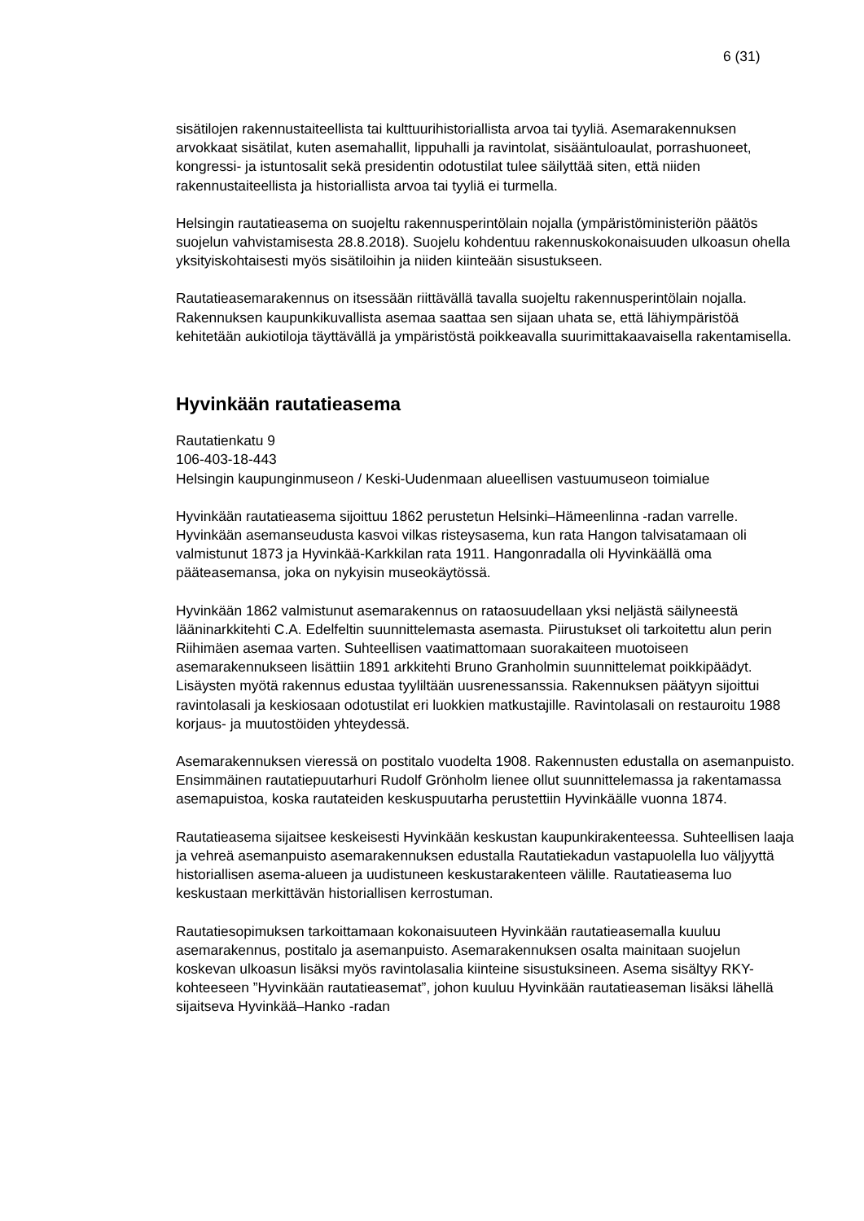6 (31)
sisätilojen rakennustaiteellista tai kulttuurihistoriallista arvoa tai tyyliä. Asemarakennuksen arvokkaat sisätilat, kuten asemahallit, lippuhalli ja ravintolat, sisääntuloaulat, porrashuoneet, kongressi- ja istuntosalit sekä presidentin odotustilat tulee säilyttää siten, että niiden rakennustaiteellista ja historiallista arvoa tai tyyliä ei turmella.
Helsingin rautatieasema on suojeltu rakennusperintölain nojalla (ympäristöministeriön päätös suojelun vahvistamisesta 28.8.2018). Suojelu kohdentuu rakennuskokonaisuuden ulkoasun ohella yksityiskohtaisesti myös sisätiloihin ja niiden kiinteään sisustukseen.
Rautatieasemarakennus on itsessään riittävällä tavalla suojeltu rakennusperintölain nojalla. Rakennuksen kaupunkikuvallista asemaa saattaa sen sijaan uhata se, että lähiympäristöä kehitetään aukiotiloja täyttävällä ja ympäristöstä poikkeavalla suurimittakaavaisella rakentamisella.
Hyvinkään rautatieasema
Rautatienkatu 9
106-403-18-443
Helsingin kaupunginmuseon / Keski-Uudenmaan alueellisen vastuumuseon toimialue
Hyvinkään rautatieasema sijoittuu 1862 perustetun Helsinki–Hämeenlinna -radan varrelle. Hyvinkään asemanseudusta kasvoi vilkas risteysasema, kun rata Hangon talvisatamaan oli valmistunut 1873 ja Hyvinkää-Karkkilan rata 1911. Hangonradalla oli Hyvinkäällä oma pääteasemansa, joka on nykyisin museokäytössä.
Hyvinkään 1862 valmistunut asemarakennus on rataosuudellaan yksi neljästä säilyneestä lääninarkkitehti C.A. Edelfeltin suunnittelemasta asemasta. Piirustukset oli tarkoitettu alun perin Riihimäen asemaa varten. Suhteellisen vaatimattomaan suorakaiteen muotoiseen asemarakennukseen lisättiin 1891 arkkitehti Bruno Granholmin suunnittelemat poikkipäädyt. Lisäysten myötä rakennus edustaa tyyliltään uusrenessanssia. Rakennuksen päätyyn sijoittui ravintolasali ja keskiosaan odotustilat eri luokkien matkustajille. Ravintolasali on restauroitu 1988 korjaus- ja muutostöiden yhteydessä.
Asemarakennuksen vieressä on postitalo vuodelta 1908. Rakennusten edustalla on asemanpuisto. Ensimmäinen rautatiepuutarhuri Rudolf Grönholm lienee ollut suunnittelemassa ja rakentamassa asemapuistoa, koska rautateiden keskuspuutarha perustettiin Hyvinkäälle vuonna 1874.
Rautatieasema sijaitsee keskeisesti Hyvinkään keskustan kaupunkirakenteessa. Suhteellisen laaja ja vehreä asemanpuisto asemarakennuksen edustalla Rautatiekadun vastapuolella luo väljyyttä historiallisen asema-alueen ja uudistuneen keskustarakenteen välille. Rautatieasema luo keskustaan merkittävän historiallisen kerrostuman.
Rautatiesopimuksen tarkoittamaan kokonaisuuteen Hyvinkään rautatieasemalla kuuluu asemarakennus, postitalo ja asemanpuisto. Asemarakennuksen osalta mainitaan suojelun koskevan ulkoasun lisäksi myös ravintolasalia kiinteine sisustuksineen. Asema sisältyy RKY-kohteeseen ”Hyvinkään rautatieasemat”, johon kuuluu Hyvinkään rautatieaseman lisäksi lähellä sijaitseva Hyvinkää–Hanko -radan